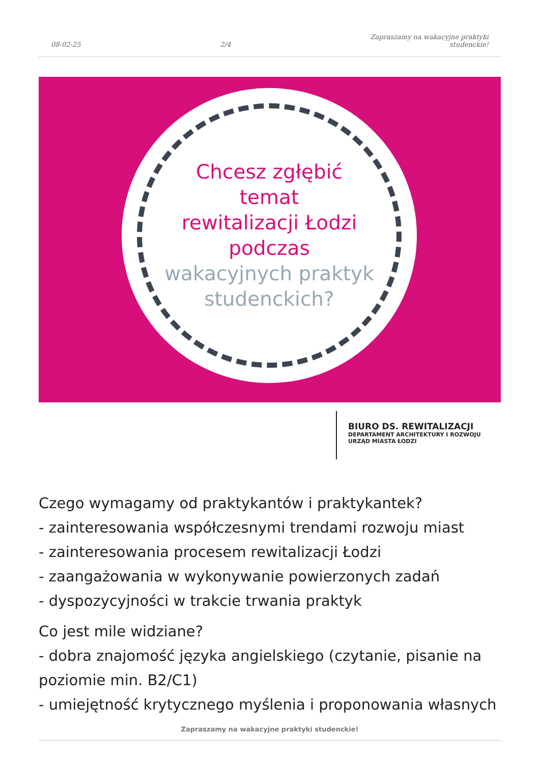08-02-25
2/4
Zapraszamy na wakacyjne praktyki
studenckie!
Chcesz zgłębić
temat
rewitalizacji Łodzi
podczas
wakacyjnych praktyk
studenckich?
BIURO DS. REWITALIZACJI
DEPARTAMENT ARCHITEKTURY I ROZWOJU
URZĄD MIASTA ŁODZI
Czego wymagamy od praktykantów i praktykantek?
- zainteresowania współczesnymi trendami rozwoju miast
- zainteresowania procesem rewitalizacji Łodzi
- zaangażowania w wykonywanie powierzonych zadań
- dyspozycyjności w trakcie trwania praktyk
Co jest mile widziane?
- dobra znajomość języka angielskiego (czytanie, pisanie na poziomie min. B2/C1)
- umiejętność krytycznego myślenia i proponowania własnych
Zapraszamy na wakacyjne praktyki studenckie!